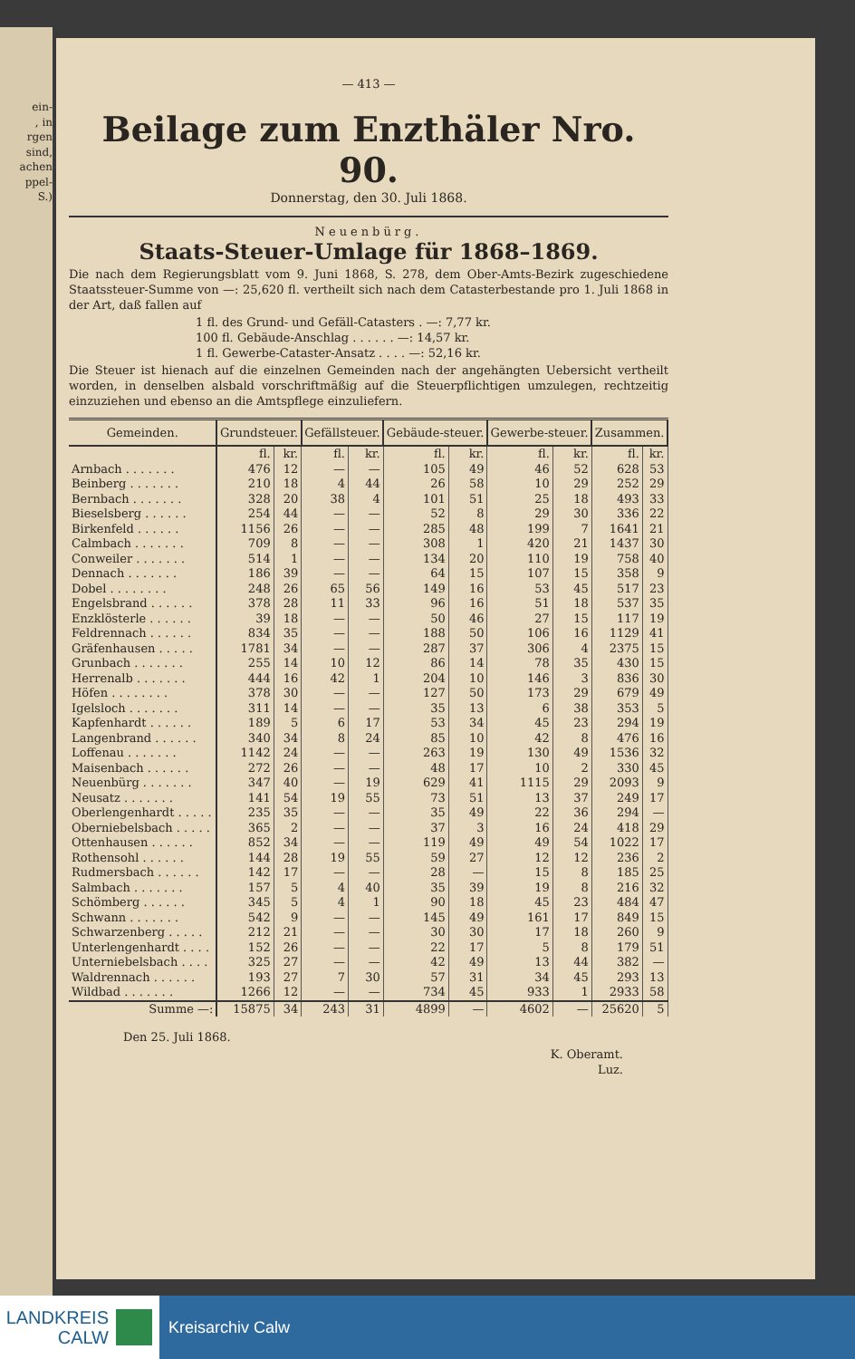ein-
, in
rgen
sind,
achen
ppel-
S.)
— 413 —
Beilage zum Enzthäler Nro. 90.
Donnerstag, den 30. Juli 1868.
Neuenbürg.
Staats-Steuer-Umlage für 1868–1869.
Die nach dem Regierungsblatt vom 9. Juni 1868, S. 278, dem Ober-Amts-Bezirk zugeschiedene Staatssteuer-Summe von —: 25,620 fl. vertheilt sich nach dem Catasterbestande pro 1. Juli 1868 in der Art, daß fallen auf
1 fl. des Grund- und Gefäll-Catasters . —: 7,77 kr.
100 fl. Gebäude-Anschlag . . . . . . —: 14,57 kr.
1 fl. Gewerbe-Cataster-Ansatz . . . . —: 52,16 kr.
Die Steuer ist hienach auf die einzelnen Gemeinden nach der angehängten Uebersicht vertheilt worden, in denselben alsbald vorschriftmäßig auf die Steuerpflichtigen umzulegen, rechtzeitig einzuziehen und ebenso an die Amtspflege einzuliefern.
| Gemeinden. | Grundsteuer. | | Gefällsteuer. | | Gebäude-steuer. | | Gewerbe-steuer. | | Zusammen. | |
| --- | --- | --- | --- | --- | --- | --- | --- | --- | --- | --- |
| | fl. | kr. | fl. | kr. | fl. | kr. | fl. | kr. | fl. | kr. |
| Arnbach . . . . . . . | 476 | 12 | — | — | 105 | 49 | 46 | 52 | 628 | 53 |
| Beinberg . . . . . . . | 210 | 18 | 4 | 44 | 26 | 58 | 10 | 29 | 252 | 29 |
| Bernbach . . . . . . . | 328 | 20 | 38 | 4 | 101 | 51 | 25 | 18 | 493 | 33 |
| Bieselsberg . . . . . . | 254 | 44 | — | — | 52 | 8 | 29 | 30 | 336 | 22 |
| Birkenfeld . . . . . . | 1156 | 26 | — | — | 285 | 48 | 199 | 7 | 1641 | 21 |
| Calmbach . . . . . . . | 709 | 8 | — | — | 308 | 1 | 420 | 21 | 1437 | 30 |
| Conweiler . . . . . . . | 514 | 1 | — | — | 134 | 20 | 110 | 19 | 758 | 40 |
| Dennach . . . . . . . | 186 | 39 | — | — | 64 | 15 | 107 | 15 | 358 | 9 |
| Dobel . . . . . . . . | 248 | 26 | 65 | 56 | 149 | 16 | 53 | 45 | 517 | 23 |
| Engelsbrand . . . . . . | 378 | 28 | 11 | 33 | 96 | 16 | 51 | 18 | 537 | 35 |
| Enzklösterle . . . . . . | 39 | 18 | — | — | 50 | 46 | 27 | 15 | 117 | 19 |
| Feldrennach . . . . . . | 834 | 35 | — | — | 188 | 50 | 106 | 16 | 1129 | 41 |
| Gräfenhausen . . . . . | 1781 | 34 | — | — | 287 | 37 | 306 | 4 | 2375 | 15 |
| Grunbach . . . . . . . | 255 | 14 | 10 | 12 | 86 | 14 | 78 | 35 | 430 | 15 |
| Herrenalb . . . . . . . | 444 | 16 | 42 | 1 | 204 | 10 | 146 | 3 | 836 | 30 |
| Höfen . . . . . . . . | 378 | 30 | — | — | 127 | 50 | 173 | 29 | 679 | 49 |
| Igelsloch . . . . . . . | 311 | 14 | — | — | 35 | 13 | 6 | 38 | 353 | 5 |
| Kapfenhardt . . . . . . | 189 | 5 | 6 | 17 | 53 | 34 | 45 | 23 | 294 | 19 |
| Langenbrand . . . . . . | 340 | 34 | 8 | 24 | 85 | 10 | 42 | 8 | 476 | 16 |
| Loffenau . . . . . . . | 1142 | 24 | — | — | 263 | 19 | 130 | 49 | 1536 | 32 |
| Maisenbach . . . . . . | 272 | 26 | — | — | 48 | 17 | 10 | 2 | 330 | 45 |
| Neuenbürg . . . . . . . | 347 | 40 | — | 19 | 629 | 41 | 1115 | 29 | 2093 | 9 |
| Neusatz . . . . . . . | 141 | 54 | 19 | 55 | 73 | 51 | 13 | 37 | 249 | 17 |
| Oberlengenhardt . . . . . | 235 | 35 | — | — | 35 | 49 | 22 | 36 | 294 | — |
| Oberniebelsbach . . . . . | 365 | 2 | — | — | 37 | 3 | 16 | 24 | 418 | 29 |
| Ottenhausen . . . . . . | 852 | 34 | — | — | 119 | 49 | 49 | 54 | 1022 | 17 |
| Rothensohl . . . . . . | 144 | 28 | 19 | 55 | 59 | 27 | 12 | 12 | 236 | 2 |
| Rudmersbach . . . . . . | 142 | 17 | — | — | 28 | — | 15 | 8 | 185 | 25 |
| Salmbach . . . . . . . | 157 | 5 | 4 | 40 | 35 | 39 | 19 | 8 | 216 | 32 |
| Schömberg . . . . . . | 345 | 5 | 4 | 1 | 90 | 18 | 45 | 23 | 484 | 47 |
| Schwann . . . . . . . | 542 | 9 | — | — | 145 | 49 | 161 | 17 | 849 | 15 |
| Schwarzenberg . . . . . | 212 | 21 | — | — | 30 | 30 | 17 | 18 | 260 | 9 |
| Unterlengenhardt . . . . | 152 | 26 | — | — | 22 | 17 | 5 | 8 | 179 | 51 |
| Unterniebelsbach . . . . | 325 | 27 | — | — | 42 | 49 | 13 | 44 | 382 | — |
| Waldrennach . . . . . . | 193 | 27 | 7 | 30 | 57 | 31 | 34 | 45 | 293 | 13 |
| Wildbad . . . . . . . | 1266 | 12 | — | — | 734 | 45 | 933 | 1 | 2933 | 58 |
| Summe —: | 15875 | 34 | 243 | 31 | 4899 | — | 4602 | — | 25620 | 5 |
Den 25. Juli 1868.
K. Oberamt.
Luz.
LANDKREIS
CALW
Kreisarchiv Calw